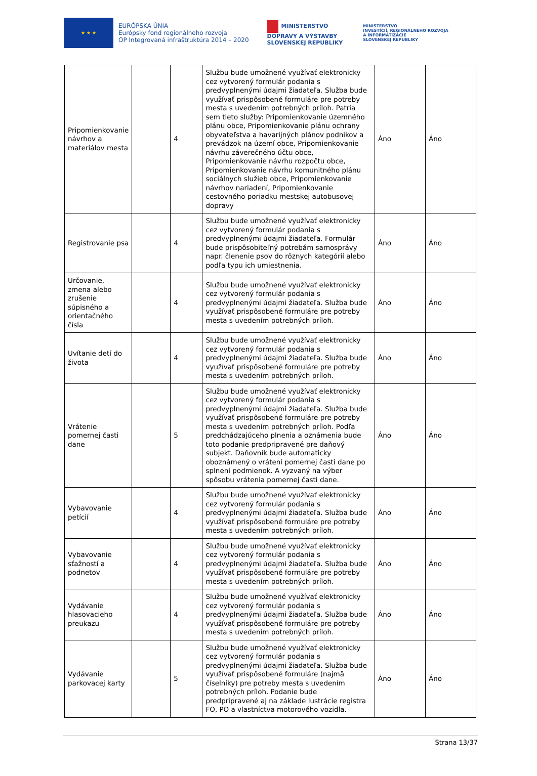★ ★ ★
EURÓPSKA ÚNIA
Európsky fond regionálneho rozvoja
OP Integrovaná infraštruktúra 2014 – 2020
MINISTERSTVO
DOPRAVY A VÝSTAVBY
SLOVENSKEJ REPUBLIKY
MINISTERSTVO
INVESTÍCIÍ, REGIONÁLNEHO ROZVOJA
A INFORMATIZÁCIE
SLOVENSKEJ REPUBLIKY
| Pripomienkovanie návrhov a materiálov mesta | | 4 | Službu bude umožnené využívať elektronicky cez vytvorený formulár podania s predvyplnenými údajmi žiadateľa. Služba bude využívať prispôsobené formuláre pre potreby mesta s uvedením potrebných príloh. Patria sem tieto služby: Pripomienkovanie územného plánu obce, Pripomienkovanie plánu ochrany obyvateľstva a havarijných plánov podnikov a prevádzok na území obce, Pripomienkovanie návrhu záverečného účtu obce, Pripomienkovanie návrhu rozpočtu obce, Pripomienkovanie návrhu komunitného plánu sociálnych služieb obce, Pripomienkovanie návrhov nariadení, Pripomienkovanie cestovného poriadku mestskej autobusovej dopravy | Áno | Áno |
| Registrovanie psa | | 4 | Službu bude umožnené využívať elektronicky cez vytvorený formulár podania s predvyplnenými údajmi žiadateľa. Formulár bude prispôsobiteľný potrebám samosprávy napr. členenie psov do rôznych kategórií alebo podľa typu ich umiestnenia. | Áno | Áno |
| Určovanie, zmena alebo zrušenie súpisného a orientačného čísla | | 4 | Službu bude umožnené využívať elektronicky cez vytvorený formulár podania s predvyplnenými údajmi žiadateľa. Služba bude využívať prispôsobené formuláre pre potreby mesta s uvedením potrebných príloh. | Áno | Áno |
| Uvítanie detí do života | | 4 | Službu bude umožnené využívať elektronicky cez vytvorený formulár podania s predvyplnenými údajmi žiadateľa. Služba bude využívať prispôsobené formuláre pre potreby mesta s uvedením potrebných príloh. | Áno | Áno |
| Vrátenie pomernej časti dane | | 5 | Službu bude umožnené využívať elektronicky cez vytvorený formulár podania s predvyplnenými údajmi žiadateľa. Služba bude využívať prispôsobené formuláre pre potreby mesta s uvedením potrebných príloh. Podľa predchádzajúceho plnenia a oznámenia bude toto podanie predpripravené pre daňový subjekt. Daňovník bude automaticky oboznámený o vrátení pomernej časti dane po splnení podmienok. A vyzvaný na výber spôsobu vrátenia pomernej časti dane. | Áno | Áno |
| Vybavovanie petícií | | 4 | Službu bude umožnené využívať elektronicky cez vytvorený formulár podania s predvyplnenými údajmi žiadateľa. Služba bude využívať prispôsobené formuláre pre potreby mesta s uvedením potrebných príloh. | Áno | Áno |
| Vybavovanie sťažností a podnetov | | 4 | Službu bude umožnené využívať elektronicky cez vytvorený formulár podania s predvyplnenými údajmi žiadateľa. Služba bude využívať prispôsobené formuláre pre potreby mesta s uvedením potrebných príloh. | Áno | Áno |
| Vydávanie hlasovacieho preukazu | | 4 | Službu bude umožnené využívať elektronicky cez vytvorený formulár podania s predvyplnenými údajmi žiadateľa. Služba bude využívať prispôsobené formuláre pre potreby mesta s uvedením potrebných príloh. | Áno | Áno |
| Vydávanie parkovacej karty | | 5 | Službu bude umožnené využívať elektronicky cez vytvorený formulár podania s predvyplnenými údajmi žiadateľa. Služba bude využívať prispôsobené formuláre (najmä číselníky) pre potreby mesta s uvedením potrebných príloh. Podanie bude predpripravené aj na základe lustrácie registra FO, PO a vlastníctva motorového vozidla. | Áno | Áno |
Strana 13/37